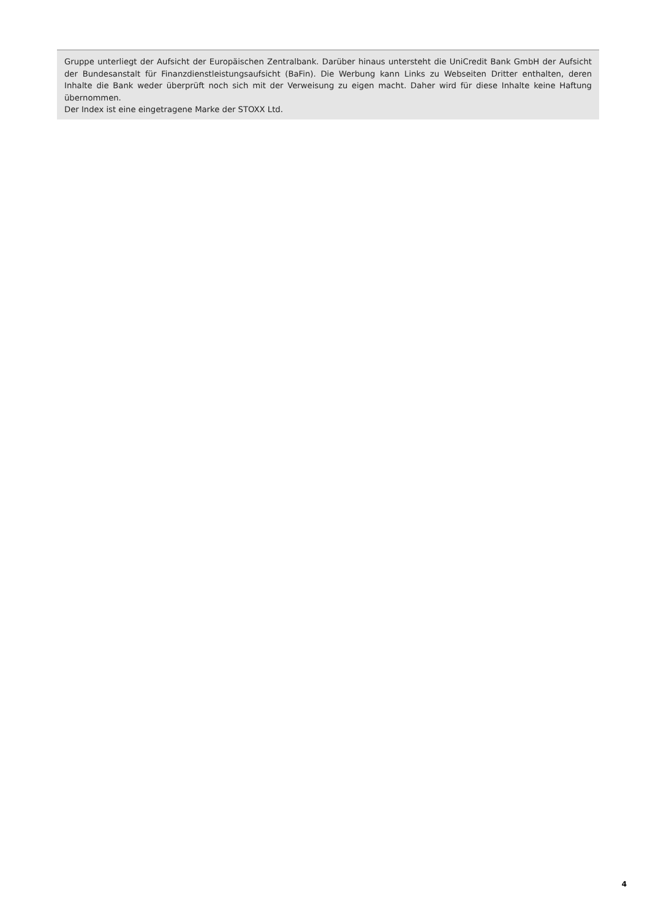Gruppe unterliegt der Aufsicht der Europäischen Zentralbank. Darüber hinaus untersteht die UniCredit Bank GmbH der Aufsicht der Bundesanstalt für Finanzdienstleistungsaufsicht (BaFin). Die Werbung kann Links zu Webseiten Dritter enthalten, deren Inhalte die Bank weder überprüft noch sich mit der Verweisung zu eigen macht. Daher wird für diese Inhalte keine Haftung übernommen.
Der Index ist eine eingetragene Marke der STOXX Ltd.
4